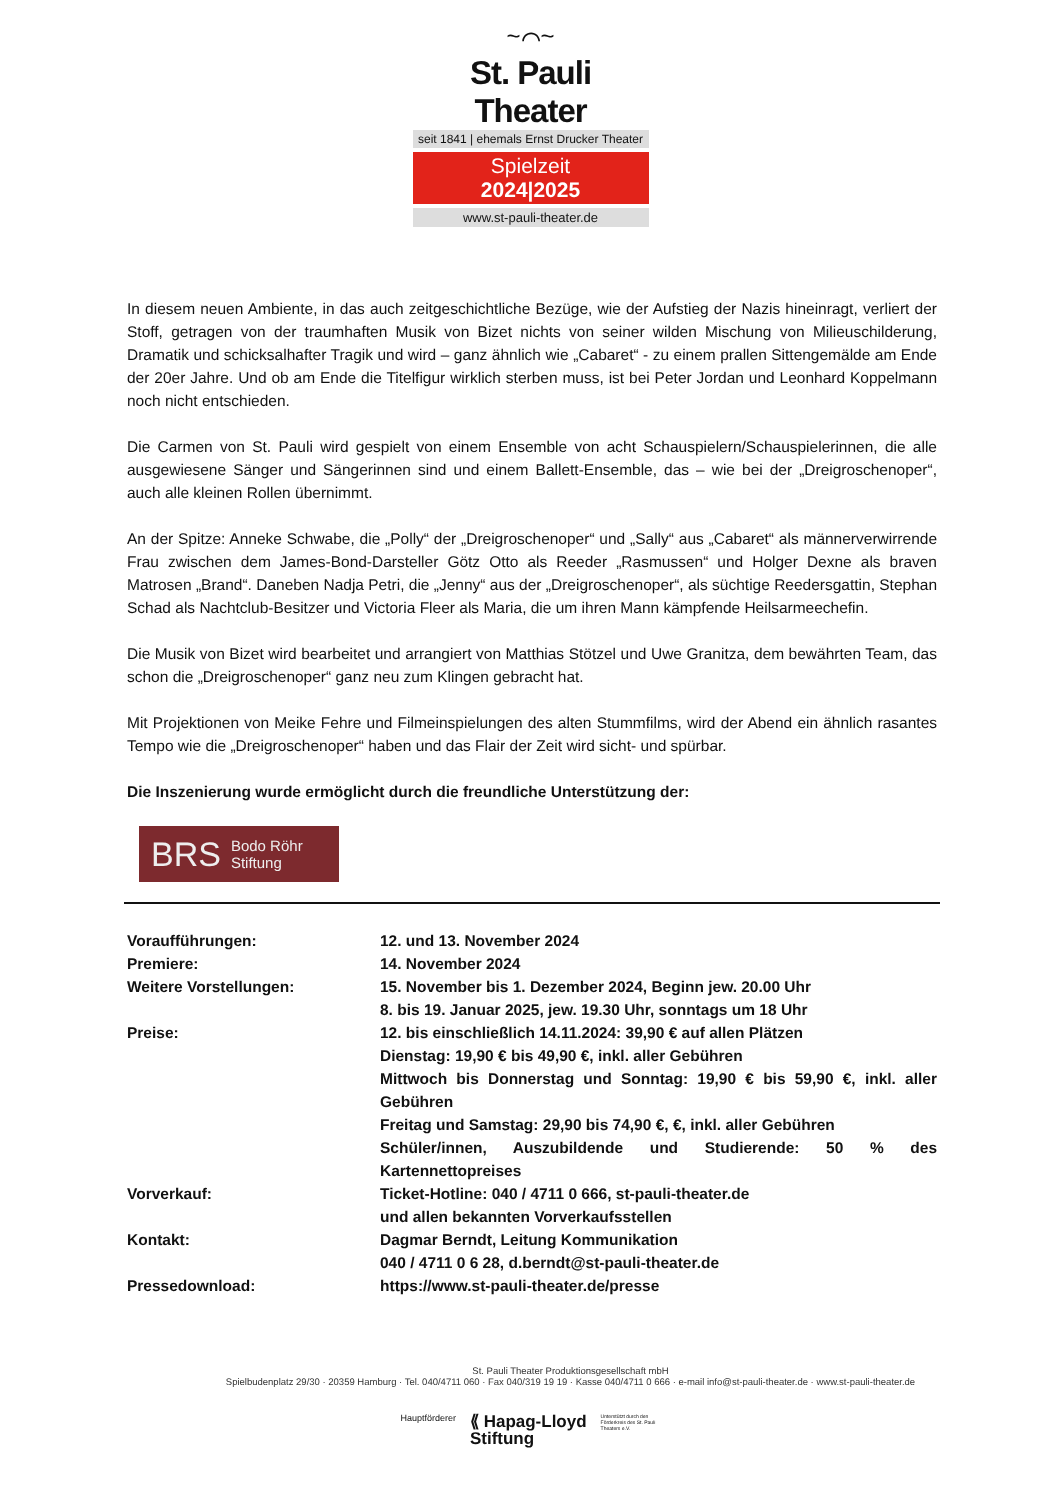~⌒~
St. Pauli Theater
seit 1841 | ehemals Ernst Drucker Theater
Spielzeit
2024|2025
www.st-pauli-theater.de
In diesem neuen Ambiente, in das auch zeitgeschichtliche Bezüge, wie der Aufstieg der Nazis hineinragt, verliert der Stoff, getragen von der traumhaften Musik von Bizet nichts von seiner wilden Mischung von Milieuschilderung, Dramatik und schicksalhafter Tragik und wird – ganz ähnlich wie „Cabaret“ - zu einem prallen Sittengemälde am Ende der 20er Jahre. Und ob am Ende die Titelfigur wirklich sterben muss, ist bei Peter Jordan und Leonhard Koppelmann noch nicht entschieden.
Die Carmen von St. Pauli wird gespielt von einem Ensemble von acht Schauspielern/Schauspielerinnen, die alle ausgewiesene Sänger und Sängerinnen sind und einem Ballett-Ensemble, das – wie bei der „Dreigroschenoper“, auch alle kleinen Rollen übernimmt.
An der Spitze: Anneke Schwabe, die „Polly“ der „Dreigroschenoper“ und „Sally“ aus „Cabaret“ als männerverwirrende Frau zwischen dem James-Bond-Darsteller Götz Otto als Reeder „Rasmussen“ und Holger Dexne als braven Matrosen „Brand“. Daneben Nadja Petri, die „Jenny“ aus der „Dreigroschenoper“, als süchtige Reedersgattin, Stephan Schad als Nachtclub-Besitzer und Victoria Fleer als Maria, die um ihren Mann kämpfende Heilsarmeechefin.
Die Musik von Bizet wird bearbeitet und arrangiert von Matthias Stötzel und Uwe Granitza, dem bewährten Team, das schon die „Dreigroschenoper“ ganz neu zum Klingen gebracht hat.
Mit Projektionen von Meike Fehre und Filmeinspielungen des alten Stummfilms, wird der Abend ein ähnlich rasantes Tempo wie die „Dreigroschenoper“ haben und das Flair der Zeit wird sicht- und spürbar.
Die Inszenierung wurde ermöglicht durch die freundliche Unterstützung der:
BRS Bodo Röhr
Stiftung
| Voraufführungen: | 12. und 13. November 2024 |
| Premiere: | 14. November 2024 |
| Weitere Vorstellungen: | 15. November bis 1. Dezember 2024, Beginn jew. 20.00 Uhr 8. bis 19. Januar 2025, jew. 19.30 Uhr, sonntags um 18 Uhr |
| Preise: | 12. bis einschließlich 14.11.2024: 39,90 € auf allen Plätzen Dienstag: 19,90 € bis 49,90 €, inkl. aller Gebühren Mittwoch bis Donnerstag und Sonntag: 19,90 € bis 59,90 €, inkl. aller Gebühren Freitag und Samstag: 29,90 bis 74,90 €, €, inkl. aller Gebühren Schüler/innen, Auszubildende und Studierende: 50 % des Kartennettopreises |
| Vorverkauf: | Ticket-Hotline: 040 / 4711 0 666, st-pauli-theater.de und allen bekannten Vorverkaufsstellen |
| Kontakt: | Dagmar Berndt, Leitung Kommunikation 040 / 4711 0 6 28, d.berndt@st-pauli-theater.de |
| Pressedownload: | https://www.st-pauli-theater.de/presse |
St. Pauli Theater Produktionsgesellschaft mbH
Spielbudenplatz 29/30 · 20359 Hamburg · Tel. 040/4711 060 · Fax 040/319 19 19 · Kasse 040/4711 0 666 · e-mail info@st-pauli-theater.de · www.st-pauli-theater.de
Hauptförderer ⟪ Hapag-Lloyd
Stiftung Unterstützt durch den Förderkreis des St. Pauli Theaters e.V.